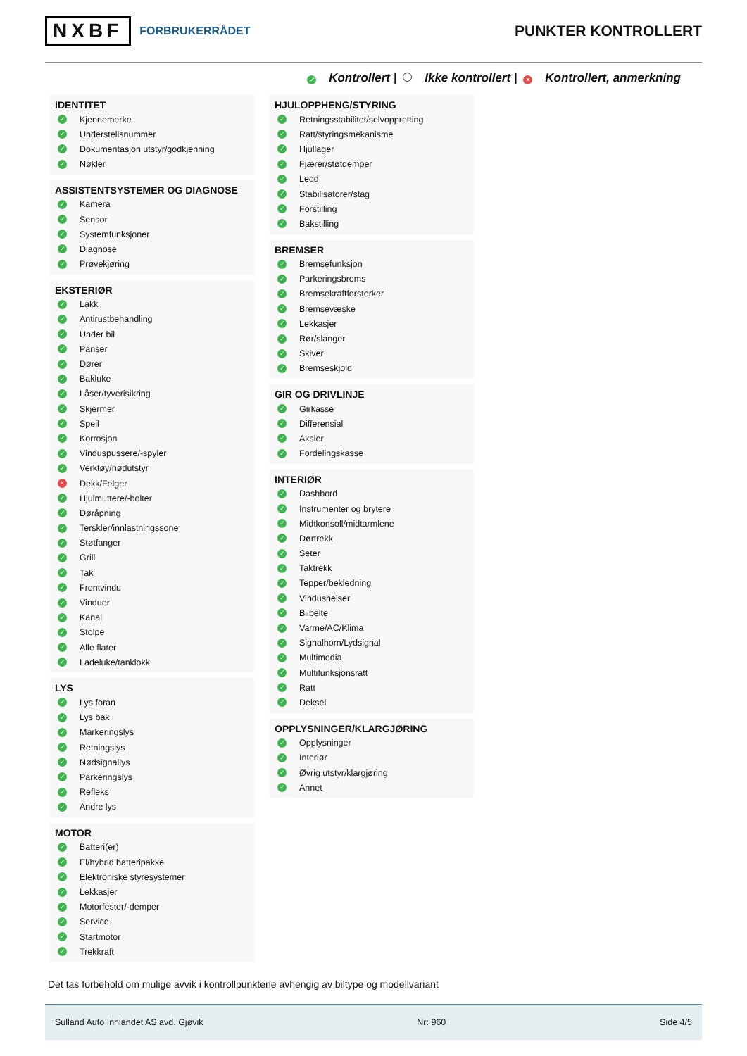NXBF FORBRUKERRÅDET
PUNKTER KONTROLLERT
✓ Kontrollert | Ikke kontrollert | × Kontrollert, anmerkning
IDENTITET
✓ Kjennemerke
✓ Understellsnummer
✓ Dokumentasjon utstyr/godkjenning
✓ Nøkler
ASSISTENTSYSTEMER OG DIAGNOSE
✓ Kamera
✓ Sensor
✓ Systemfunksjoner
✓ Diagnose
✓ Prøvekjøring
EKSTERIØR
✓ Lakk
✓ Antirustbehandling
✓ Under bil
✓ Panser
✓ Dører
✓ Bakluke
✓ Låser/tyverisikring
✓ Skjermer
✓ Speil
✓ Korrosjon
✓ Vinduspussere/-spyler
✓ Verktøy/nødutstyr
× Dekk/Felger
✓ Hjulmuttere/-bolter
✓ Døråpning
✓ Terskler/innlastningssone
✓ Støtfanger
✓ Grill
✓ Tak
✓ Frontvindu
✓ Vinduer
✓ Kanal
✓ Stolpe
✓ Alle flater
✓ Ladeluke/tanklokk
LYS
✓ Lys foran
✓ Lys bak
✓ Markeringslys
✓ Retningslys
✓ Nødsignallys
✓ Parkeringslys
✓ Refleks
✓ Andre lys
MOTOR
✓ Batteri(er)
✓ El/hybrid batteripakke
✓ Elektroniske styresystemer
✓ Lekkasjer
✓ Motorfester/-demper
✓ Service
✓ Startmotor
✓ Trekkraft
HJULOPPHENG/STYRING
✓ Retningsstabilitet/selvoppretting
✓ Ratt/styringsmekanisme
✓ Hjullager
✓ Fjærer/støtdemper
✓ Ledd
✓ Stabilisatorer/stag
✓ Forstilling
✓ Bakstilling
BREMSER
✓ Bremsefunksjon
✓ Parkeringsbrems
✓ Bremsekraftforsterker
✓ Bremsevæske
✓ Lekkasjer
✓ Rør/slanger
✓ Skiver
✓ Bremseskjold
GIR OG DRIVLINJE
✓ Girkasse
✓ Differensial
✓ Aksler
✓ Fordelingskasse
INTERIØR
✓ Dashbord
✓ Instrumenter og brytere
✓ Midtkonsoll/midtarmlene
✓ Dørtrekk
✓ Seter
✓ Taktrekk
✓ Tepper/bekledning
✓ Vindusheiser
✓ Bilbelte
✓ Varme/AC/Klima
✓ Signalhorn/Lydsignal
✓ Multimedia
✓ Multifunksjonsratt
✓ Ratt
✓ Deksel
OPPLYSNINGER/KLARGJØRING
✓ Opplysninger
✓ Interiør
✓ Øvrig utstyr/klargjøring
✓ Annet
Det tas forbehold om mulige avvik i kontrollpunktene avhengig av biltype og modellvariant
Sulland Auto Innlandet AS avd. Gjøvik Nr: 960 Side 4/5